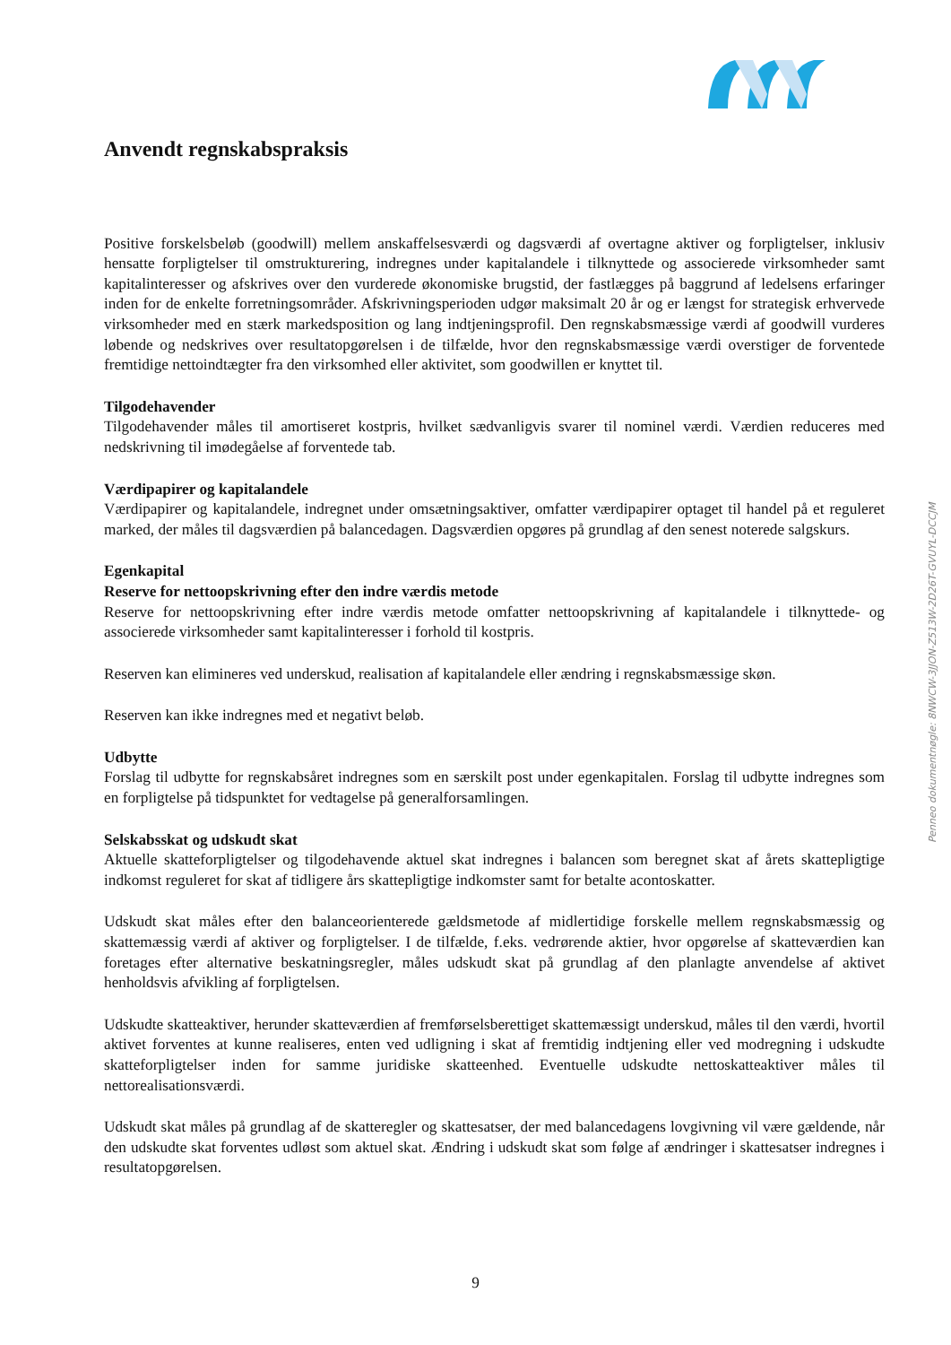Anvendt regnskabspraksis
Positive forskelsbeløb (goodwill) mellem anskaffelsesværdi og dagsværdi af overtagne aktiver og forpligtelser, inklusiv hensatte forpligtelser til omstrukturering, indregnes under kapitalandele i tilknyttede og associerede virksomheder samt kapitalinteresser og afskrives over den vurderede økonomiske brugstid, der fastlægges på baggrund af ledelsens erfaringer inden for de enkelte forretningsområder. Afskrivningsperioden udgør maksimalt 20 år og er længst for strategisk erhvervede virksomheder med en stærk markedsposition og lang indtjeningsprofil. Den regnskabsmæssige værdi af goodwill vurderes løbende og nedskrives over resultatopgørelsen i de tilfælde, hvor den regnskabsmæssige værdi overstiger de forventede fremtidige nettoindtægter fra den virksomhed eller aktivitet, som goodwillen er knyttet til.
Tilgodehavender
Tilgodehavender måles til amortiseret kostpris, hvilket sædvanligvis svarer til nominel værdi. Værdien reduceres med nedskrivning til imødegåelse af forventede tab.
Værdipapirer og kapitalandele
Værdipapirer og kapitalandele, indregnet under omsætningsaktiver, omfatter værdipapirer optaget til handel på et reguleret marked, der måles til dagsværdien på balancedagen. Dagsværdien opgøres på grundlag af den senest noterede salgskurs.
Egenkapital
Reserve for nettoopskrivning efter den indre værdis metode
Reserve for nettoopskrivning efter indre værdis metode omfatter nettoopskrivning af kapitalandele i tilknyttede- og associerede virksomheder samt kapitalinteresser i forhold til kostpris.
Reserven kan elimineres ved underskud, realisation af kapitalandele eller ændring i regnskabsmæssige skøn.
Reserven kan ikke indregnes med et negativt beløb.
Udbytte
Forslag til udbytte for regnskabsåret indregnes som en særskilt post under egenkapitalen. Forslag til udbytte indregnes som en forpligtelse på tidspunktet for vedtagelse på generalforsamlingen.
Selskabsskat og udskudt skat
Aktuelle skatteforpligtelser og tilgodehavende aktuel skat indregnes i balancen som beregnet skat af årets skattepligtige indkomst reguleret for skat af tidligere års skattepligtige indkomster samt for betalte acontoskatter.
Udskudt skat måles efter den balanceorienterede gældsmetode af midlertidige forskelle mellem regnskabsmæssig og skattemæssig værdi af aktiver og forpligtelser. I de tilfælde, f.eks. vedrørende aktier, hvor opgørelse af skatteværdien kan foretages efter alternative beskatningsregler, måles udskudt skat på grundlag af den planlagte anvendelse af aktivet henholdsvis afvikling af forpligtelsen.
Udskudte skatteaktiver, herunder skatteværdien af fremførselsberettiget skattemæssigt underskud, måles til den værdi, hvortil aktivet forventes at kunne realiseres, enten ved udligning i skat af fremtidig indtjening eller ved modregning i udskudte skatteforpligtelser inden for samme juridiske skatteenhed. Eventuelle udskudte nettoskatteaktiver måles til nettorealisationsværdi.
Udskudt skat måles på grundlag af de skatteregler og skattesatser, der med balancedagens lovgivning vil være gældende, når den udskudte skat forventes udløst som aktuel skat. Ændring i udskudt skat som følge af ændringer i skattesatser indregnes i resultatopgørelsen.
Penneo dokumentnøgle: 8NWCW-3JJON-Z513W-2D26T-GVUYL-DCCJM
9